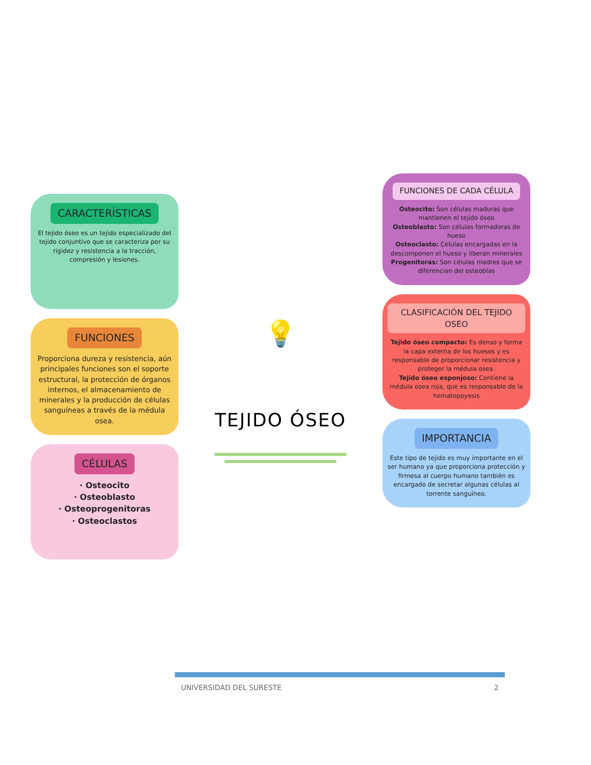CARACTERÍSTICAS
El tejido óseo es un tejido especializado del tejido conjuntivo que se caracteriza por su rigidez y resistencia a la tracción, compresión y lesiones.
FUNCIONES
Proporciona dureza y resistencia, aún principales funciones son el soporte estructural, la protección de órganos internos, el almacenamiento de minerales y la producción de células sanguíneas a través de la médula osea.
CÉLULAS
· Osteocito
· Osteoblasto
· Osteoprogenitoras
· Osteoclastos
💡
TEJIDO ÓSEO
FUNCIONES DE CADA CÉLULA
Osteocito: Son células maduras que mantienen el tejido óseo
Osteoblasto: Son células formadoras de hueso
Osteoclasto: Celulas encargadas en la descomponen el hueso y liberan minerales
Progenitoras: Son células madres que se diferencian del osteoblas
CLASIFICACIÓN DEL TEJIDO OSEO
Tejido óseo compacto: Es denso y forma la capa externa de los huesos y es responsable de proporcionar resistencia y proteger la médula osea.
Tejido óseo esponjoso: Contiene la médula osea roja, que es responsable de la hematopoyesis
IMPORTANCIA
Este tipo de tejido es muy importante en el ser humano ya que proporciona protección y firmesa al cuerpo humano también es encargado de secretar algunas células al torrente sanguíneo.
UNIVERSIDAD DEL SURESTE 2